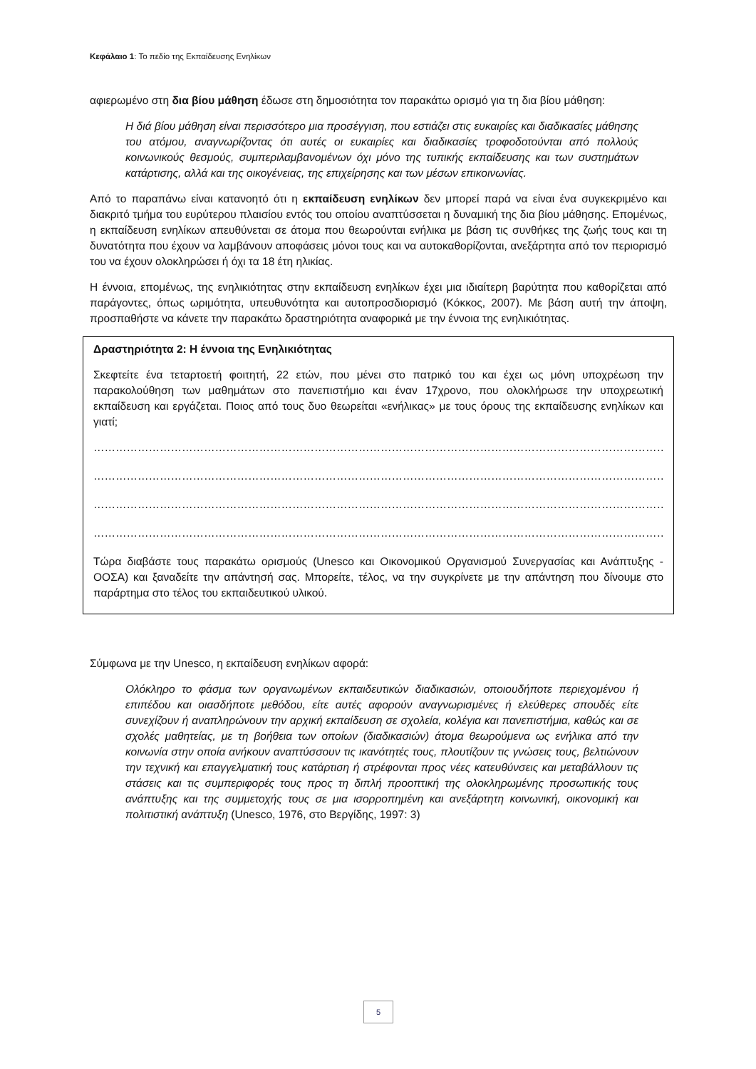Κεφάλαιο 1: Το πεδίο της Εκπαίδευσης Ενηλίκων
αφιερωμένο στη δια βίου μάθηση έδωσε στη δημοσιότητα τον παρακάτω ορισμό για τη δια βίου μάθηση:
Η διά βίου μάθηση είναι περισσότερο μια προσέγγιση, που εστιάζει στις ευκαιρίες και διαδικασίες μάθησης του ατόμου, αναγνωρίζοντας ότι αυτές οι ευκαιρίες και διαδικασίες τροφοδοτούνται από πολλούς κοινωνικούς θεσμούς, συμπεριλαμβανομένων όχι μόνο της τυπικής εκπαίδευσης και των συστημάτων κατάρτισης, αλλά και της οικογένειας, της επιχείρησης και των μέσων επικοινωνίας.
Από το παραπάνω είναι κατανοητό ότι η εκπαίδευση ενηλίκων δεν μπορεί παρά να είναι ένα συγκεκριμένο και διακριτό τμήμα του ευρύτερου πλαισίου εντός του οποίου αναπτύσσεται η δυναμική της δια βίου μάθησης. Επομένως, η εκπαίδευση ενηλίκων απευθύνεται σε άτομα που θεωρούνται ενήλικα με βάση τις συνθήκες της ζωής τους και τη δυνατότητα που έχουν να λαμβάνουν αποφάσεις μόνοι τους και να αυτοκαθορίζονται, ανεξάρτητα από τον περιορισμό του να έχουν ολοκληρώσει ή όχι τα 18 έτη ηλικίας.
Η έννοια, επομένως, της ενηλικιότητας στην εκπαίδευση ενηλίκων έχει μια ιδιαίτερη βαρύτητα που καθορίζεται από παράγοντες, όπως ωριμότητα, υπευθυνότητα και αυτοπροσδιορισμό (Κόκκος, 2007). Με βάση αυτή την άποψη, προσπαθήστε να κάνετε την παρακάτω δραστηριότητα αναφορικά με την έννοια της ενηλικιότητας.
Δραστηριότητα 2: Η έννοια της Ενηλικιότητας
Σκεφτείτε ένα τεταρτοετή φοιτητή, 22 ετών, που μένει στο πατρικό του και έχει ως μόνη υποχρέωση την παρακολούθηση των μαθημάτων στο πανεπιστήμιο και έναν 17χρονο, που ολοκλήρωσε την υποχρεωτική εκπαίδευση και εργάζεται. Ποιος από τους δυο θεωρείται «ενήλικας» με τους όρους της εκπαίδευσης ενηλίκων και γιατί;
…………………………………………………………………………………………………………………………………………………………………………….
…………………………………………………………………………………………………………………………………………………………………………….
…………………………………………………………………………………………………………………………………………………………………………….
…………………………………………………………………………………………………………………………………………………………………………….
Τώρα διαβάστε τους παρακάτω ορισμούς (Unesco και Οικονομικού Οργανισμού Συνεργασίας και Ανάπτυξης - ΟΟΣΑ) και ξαναδείτε την απάντησή σας. Μπορείτε, τέλος, να την συγκρίνετε με την απάντηση που δίνουμε στο παράρτημα στο τέλος του εκπαιδευτικού υλικού.
Σύμφωνα με την Unesco, η εκπαίδευση ενηλίκων αφορά:
Ολόκληρο το φάσμα των οργανωμένων εκπαιδευτικών διαδικασιών, οποιουδήποτε περιεχομένου ή επιπέδου και οιασδήποτε μεθόδου, είτε αυτές αφορούν αναγνωρισμένες ή ελεύθερες σπουδές είτε συνεχίζουν ή αναπληρώνουν την αρχική εκπαίδευση σε σχολεία, κολέγια και πανεπιστήμια, καθώς και σε σχολές μαθητείας, με τη βοήθεια των οποίων (διαδικασιών) άτομα θεωρούμενα ως ενήλικα από την κοινωνία στην οποία ανήκουν αναπτύσσουν τις ικανότητές τους, πλουτίζουν τις γνώσεις τους, βελτιώνουν την τεχνική και επαγγελματική τους κατάρτιση ή στρέφονται προς νέες κατευθύνσεις και μεταβάλλουν τις στάσεις και τις συμπεριφορές τους προς τη διπλή προοπτική της ολοκληρωμένης προσωπικής τους ανάπτυξης και της συμμετοχής τους σε μια ισορροπημένη και ανεξάρτητη κοινωνική, οικονομική και πολιτιστική ανάπτυξη (Unesco, 1976, στο Βεργίδης, 1997: 3)
5